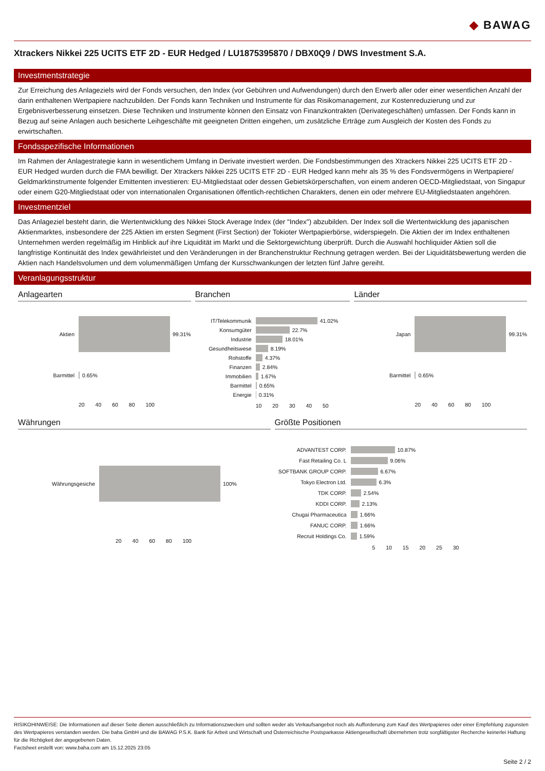◆ BAWAG
Xtrackers Nikkei 225 UCITS ETF 2D - EUR Hedged / LU1875395870 / DBX0Q9 / DWS Investment S.A.
Investmentstrategie
Zur Erreichung des Anlageziels wird der Fonds versuchen, den Index (vor Gebühren und Aufwendungen) durch den Erwerb aller oder einer wesentlichen Anzahl der darin enthaltenen Wertpapiere nachzubilden. Der Fonds kann Techniken und Instrumente für das Risikomanagement, zur Kostenreduzierung und zur Ergebnisverbesserung einsetzen. Diese Techniken und Instrumente können den Einsatz von Finanzkontrakten (Derivategeschäften) umfassen. Der Fonds kann in Bezug auf seine Anlagen auch besicherte Leihgeschäfte mit geeigneten Dritten eingehen, um zusätzliche Erträge zum Ausgleich der Kosten des Fonds zu erwirtschaften.
Fondsspezifische Informationen
Im Rahmen der Anlagestrategie kann in wesentlichem Umfang in Derivate investiert werden. Die Fondsbestimmungen des Xtrackers Nikkei 225 UCITS ETF 2D - EUR Hedged wurden durch die FMA bewilligt. Der Xtrackers Nikkei 225 UCITS ETF 2D - EUR Hedged kann mehr als 35 % des Fondsvermögens in Wertpapiere/ Geldmarktinstrumente folgender Emittenten investieren: EU-Mitgliedstaat oder dessen Gebietskörperschaften, von einem anderen OECD-Mitgliedstaat, von Singapur oder einem G20-Mitgliedstaat oder von internationalen Organisationen öffentlich-rechtlichen Charakters, denen ein oder mehrere EU-Mitgliedstaaten angehören.
Investmentziel
Das Anlageziel besteht darin, die Wertentwicklung des Nikkei Stock Average Index (der "Index") abzubilden. Der Index soll die Wertentwicklung des japanischen Aktienmarktes, insbesondere der 225 Aktien im ersten Segment (First Section) der Tokioter Wertpapierbörse, widerspiegeln. Die Aktien der im Index enthaltenen Unternehmen werden regelmäßig im Hinblick auf ihre Liquidität im Markt und die Sektorgewichtung überprüft. Durch die Auswahl hochliquider Aktien soll die langfristige Kontinuität des Index gewährleistet und den Veränderungen in der Branchenstruktur Rechnung getragen werden. Bei der Liquiditätsbewertung werden die Aktien nach Handelsvolumen und dem volumenmäßigen Umfang der Kursschwankungen der letzten fünf Jahre gereiht.
Veranlagungsstruktur
Anlagearten
Aktien 99.31%
Barmittel 0.65%
20 40 60 80 100
Branchen
IT/Telekommunik 41.02%
Konsumgüter 22.7%
Industrie 18.01%
Gesundheitswese 8.19%
Rohstoffe 4.37%
Finanzen 2.84%
Immobilien 1.67%
Barmittel 0.65%
Energie 0.31%
10 20 30 40 50
Länder
Japan 99.31%
Barmittel 0.65%
20 40 60 80 100
Währungen
Währungsgesiche 100%
20 40 60 80 100
Größte Positionen
ADVANTEST CORP. 10.87%
Fast Retailing Co. L 9.06%
SOFTBANK GROUP CORP. 6.67%
Tokyo Electron Ltd. 6.3%
TDK CORP. 2.54%
KDDI CORP. 2.13%
Chugai Pharmaceutica 1.66%
FANUC CORP. 1.66%
Recruit Holdings Co. 1.59%
5 10 15 20 25 30
RISIKOHINWEISE: Die Informationen auf dieser Seite dienen ausschließlich zu Informationszwecken und sollten weder als Verkaufsangebot noch als Aufforderung zum Kauf des Wertpapieres oder einer Empfehlung zugunsten des Wertpapieres verstanden werden. Die baha GmbH und die BAWAG P.S.K. Bank für Arbeit und Wirtschaft und Österreichische Postsparkasse Aktiengesellschaft übernehmen trotz sorgfältigster Recherche keinerlei Haftung für die Richtigkeit der angegebenen Daten.
Factsheet erstellt von: www.baha.com am 15.12.2025 23:05
Seite 2 / 2